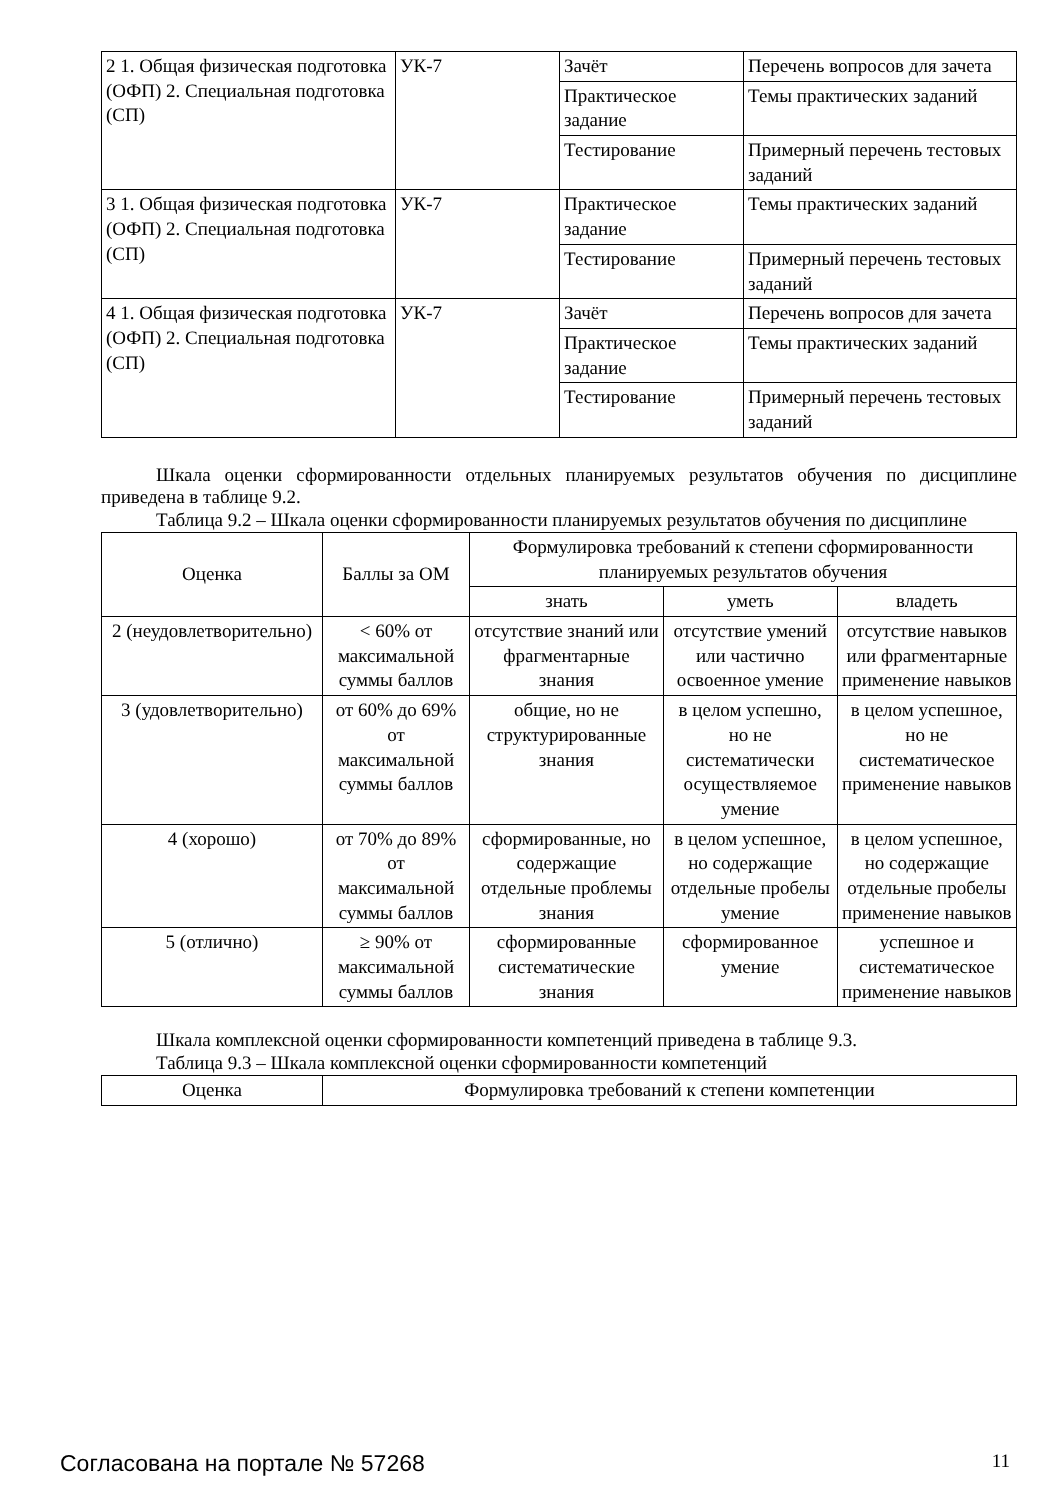| 2 1. Общая физическая подготовка (ОФП) 2. Специальная подготовка (СП) | УК-7 | Зачёт | Перечень вопросов для зачета |
| | | Практическое задание | Темы практических заданий |
| | | Тестирование | Примерный перечень тестовых заданий |
| 3 1. Общая физическая подготовка (ОФП) 2. Специальная подготовка (СП) | УК-7 | Практическое задание | Темы практических заданий |
| | | Тестирование | Примерный перечень тестовых заданий |
| 4 1. Общая физическая подготовка (ОФП) 2. Специальная подготовка (СП) | УК-7 | Зачёт | Перечень вопросов для зачета |
| | | Практическое задание | Темы практических заданий |
| | | Тестирование | Примерный перечень тестовых заданий |
Шкала оценки сформированности отдельных планируемых результатов обучения по дисциплине приведена в таблице 9.2.
Таблица 9.2 – Шкала оценки сформированности планируемых результатов обучения по дисциплине
| Оценка | Баллы за ОМ | Формулировка требований к степени сформированности планируемых результатов обучения | | |
| --- | --- | --- | --- | --- |
| | | знать | уметь | владеть |
| 2 (неудовлетворительно) | < 60% от максимальной суммы баллов | отсутствие знаний или фрагментарные знания | отсутствие умений или частично освоенное умение | отсутствие навыков или фрагментарные применение навыков |
| 3 (удовлетворительно) | от 60% до 69% от максимальной суммы баллов | общие, но не структурированные знания | в целом успешно, но не систематически осуществляемое умение | в целом успешное, но не систематическое применение навыков |
| 4 (хорошо) | от 70% до 89% от максимальной суммы баллов | сформированные, но содержащие отдельные проблемы знания | в целом успешное, но содержащие отдельные пробелы умение | в целом успешное, но содержащие отдельные пробелы применение навыков |
| 5 (отлично) | ≥ 90% от максимальной суммы баллов | сформированные систематические знания | сформированное умение | успешное и систематическое применение навыков |
Шкала комплексной оценки сформированности компетенций приведена в таблице 9.3.
Таблица 9.3 – Шкала комплексной оценки сформированности компетенций
| Оценка | Формулировка требований к степени компетенции |
| --- | --- |
Согласована на портале № 57268 11